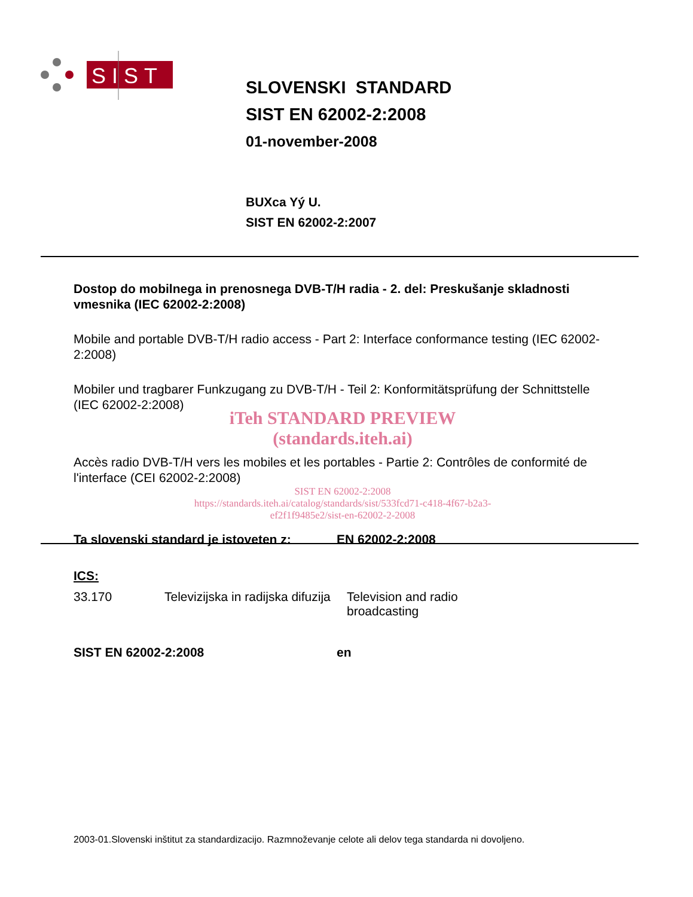SIST
SLOVENSKI STANDARD
SIST EN 62002-2:2008
01-november-2008
BUXca Yý U.
SIST EN 62002-2:2007
Dostop do mobilnega in prenosnega DVB-T/H radia - 2. del: Preskušanje skladnosti vmesnika (IEC 62002-2:2008)
Mobile and portable DVB-T/H radio access - Part 2: Interface conformance testing (IEC 62002-2:2008)
Mobiler und tragbarer Funkzugang zu DVB-T/H - Teil 2: Konformitätsprüfung der Schnittstelle (IEC 62002-2:2008)
iTeh STANDARD PREVIEW
(standards.iteh.ai)
Accès radio DVB-T/H vers les mobiles et les portables - Partie 2: Contrôles de conformité de l'interface (CEI 62002-2:2008)
SIST EN 62002-2:2008
https://standards.iteh.ai/catalog/standards/sist/533fcd71-c418-4f67-b2a3-
ef2f1f9485e2/sist-en-62002-2-2008
Ta slovenski standard je istoveten z: EN 62002-2:2008
ICS:
33.170 Televizijska in radijska difuzija Television and radio broadcasting
SIST EN 62002-2:2008 en
2003-01.Slovenski inštitut za standardizacijo. Razmnoževanje celote ali delov tega standarda ni dovoljeno.